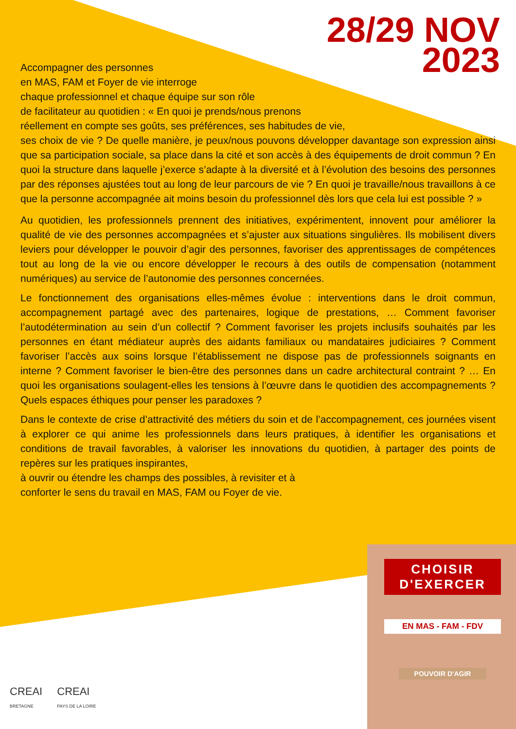28/29 NOV
2023
Accompagner des personnes
en MAS, FAM et Foyer de vie interroge
chaque professionnel et chaque équipe sur son rôle
de facilitateur au quotidien : « En quoi je prends/nous prenons
réellement en compte ses goûts, ses préférences, ses habitudes de vie,
ses choix de vie ? De quelle manière, je peux/nous pouvons développer davantage son expression ainsi que sa participation sociale, sa place dans la cité et son accès à des équipements de droit commun ? En quoi la structure dans laquelle j’exerce s’adapte à la diversité et à l’évolution des besoins des personnes par des réponses ajustées tout au long de leur parcours de vie ? En quoi je travaille/nous travaillons à ce que la personne accompagnée ait moins besoin du professionnel dès lors que cela lui est possible ? »
Au quotidien, les professionnels prennent des initiatives, expérimentent, innovent pour améliorer la qualité de vie des personnes accompagnées et s’ajuster aux situations singulières. Ils mobilisent divers leviers pour développer le pouvoir d’agir des personnes, favoriser des apprentissages de compétences tout au long de la vie ou encore développer le recours à des outils de compensation (notamment numériques) au service de l’autonomie des personnes concernées.
Le fonctionnement des organisations elles-mêmes évolue : interventions dans le droit commun, accompagnement partagé avec des partenaires, logique de prestations, … Comment favoriser l’autodétermination au sein d’un collectif ? Comment favoriser les projets inclusifs souhaités par les personnes en étant médiateur auprès des aidants familiaux ou mandataires judiciaires ? Comment favoriser l’accès aux soins lorsque l’établissement ne dispose pas de professionnels soignants en interne ? Comment favoriser le bien-être des personnes dans un cadre architectural contraint ? … En quoi les organisations soulagent-elles les tensions à l’œuvre dans le quotidien des accompagnements ? Quels espaces éthiques pour penser les paradoxes ?
Dans le contexte de crise d’attractivité des métiers du soin et de l’accompagnement, ces journées visent à explorer ce qui anime les professionnels dans leurs pratiques, à identifier les organisations et conditions de travail favorables, à valoriser les innovations du quotidien, à partager des points de repères sur les pratiques inspirantes,
à ouvrir ou étendre les champs des possibles, à revisiter et à
conforter le sens du travail en MAS, FAM ou Foyer de vie.
CHOISIR
D'EXERCER
EN MAS - FAM - FDV
POUVOIR D'AGIR
CREAI
BRETAGNE
CREAI
PAYS DE LA LOIRE